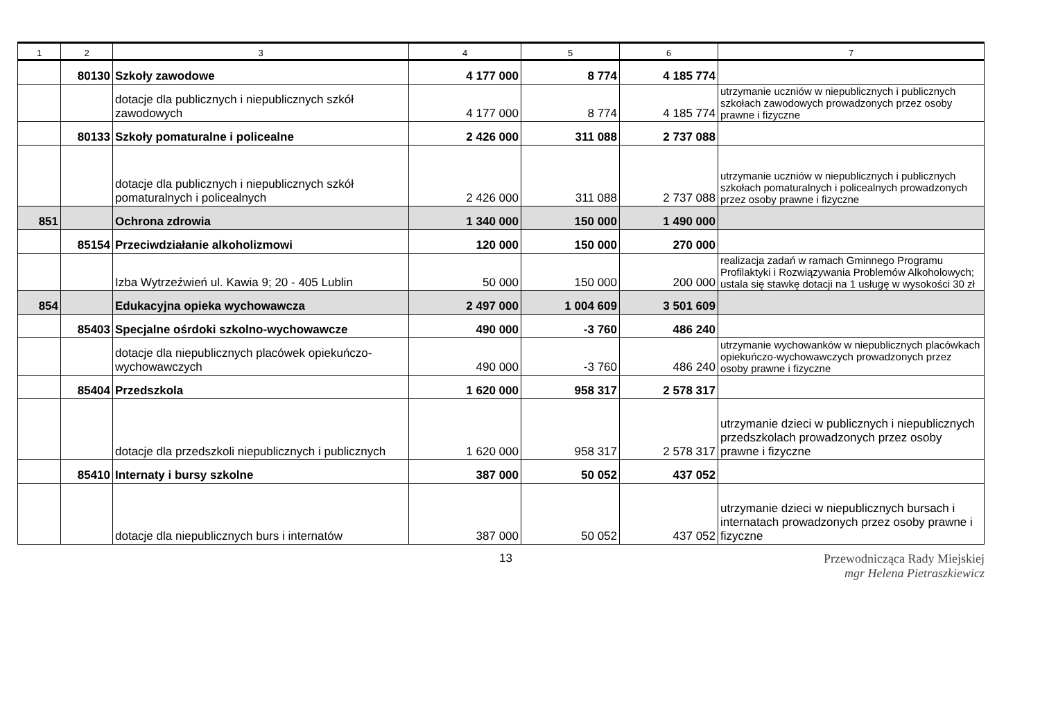| 1 | 2 | 3 | 4 | 5 | 6 | 7 |
| --- | --- | --- | --- | --- | --- | --- |
| | 80130 | Szkoły zawodowe | 4 177 000 | 8 774 | 4 185 774 | |
| | | dotacje dla publicznych i niepublicznych szkół zawodowych | 4 177 000 | 8 774 | 4 185 774 | utrzymanie uczniów w niepublicznych i publicznych szkołach zawodowych prowadzonych przez osoby prawne i fizyczne |
| | 80133 | Szkoły pomaturalne i policealne | 2 426 000 | 311 088 | 2 737 088 | |
| | | dotacje dla publicznych i niepublicznych szkół pomaturalnych i policealnych | 2 426 000 | 311 088 | 2 737 088 | utrzymanie uczniów w niepublicznych i publicznych szkołach pomaturalnych i policealnych prowadzonych przez osoby prawne i fizyczne |
| 851 | | Ochrona zdrowia | 1 340 000 | 150 000 | 1 490 000 | |
| | 85154 | Przeciwdziałanie alkoholizmowi | 120 000 | 150 000 | 270 000 | |
| | | Izba Wytrzeźwień ul. Kawia 9; 20 - 405 Lublin | 50 000 | 150 000 | 200 000 | realizacja zadań w ramach Gminnego Programu Profilaktyki i Rozwiązywania Problemów Alkoholowych; ustala się stawkę dotacji na 1 usługę w wysokości 30 zł |
| 854 | | Edukacyjna opieka wychowawcza | 2 497 000 | 1 004 609 | 3 501 609 | |
| | 85403 | Specjalne ośrdoki szkolno-wychowawcze | 490 000 | -3 760 | 486 240 | |
| | | dotacje dla niepublicznych placówek opiekuńczo-wychowawczych | 490 000 | -3 760 | 486 240 | utrzymanie wychowanków w niepublicznych placówkach opiekuńczo-wychowawczych prowadzonych przez osoby prawne i fizyczne |
| | 85404 | Przedszkola | 1 620 000 | 958 317 | 2 578 317 | |
| | | dotacje dla przedszkoli niepublicznych i publicznych | 1 620 000 | 958 317 | 2 578 317 | utrzymanie dzieci w publicznych i niepublicznych przedszkolach prowadzonych przez osoby prawne i fizyczne |
| | 85410 | Internaty i bursy szkolne | 387 000 | 50 052 | 437 052 | |
| | | dotacje dla niepublicznych burs i internatów | 387 000 | 50 052 | 437 052 | utrzymanie dzieci w niepublicznych bursach i internatach prowadzonych przez osoby prawne i fizyczne |
13 Przewodnicząca Rady Miejskiej
mgr Helena Pietraszkiewicz